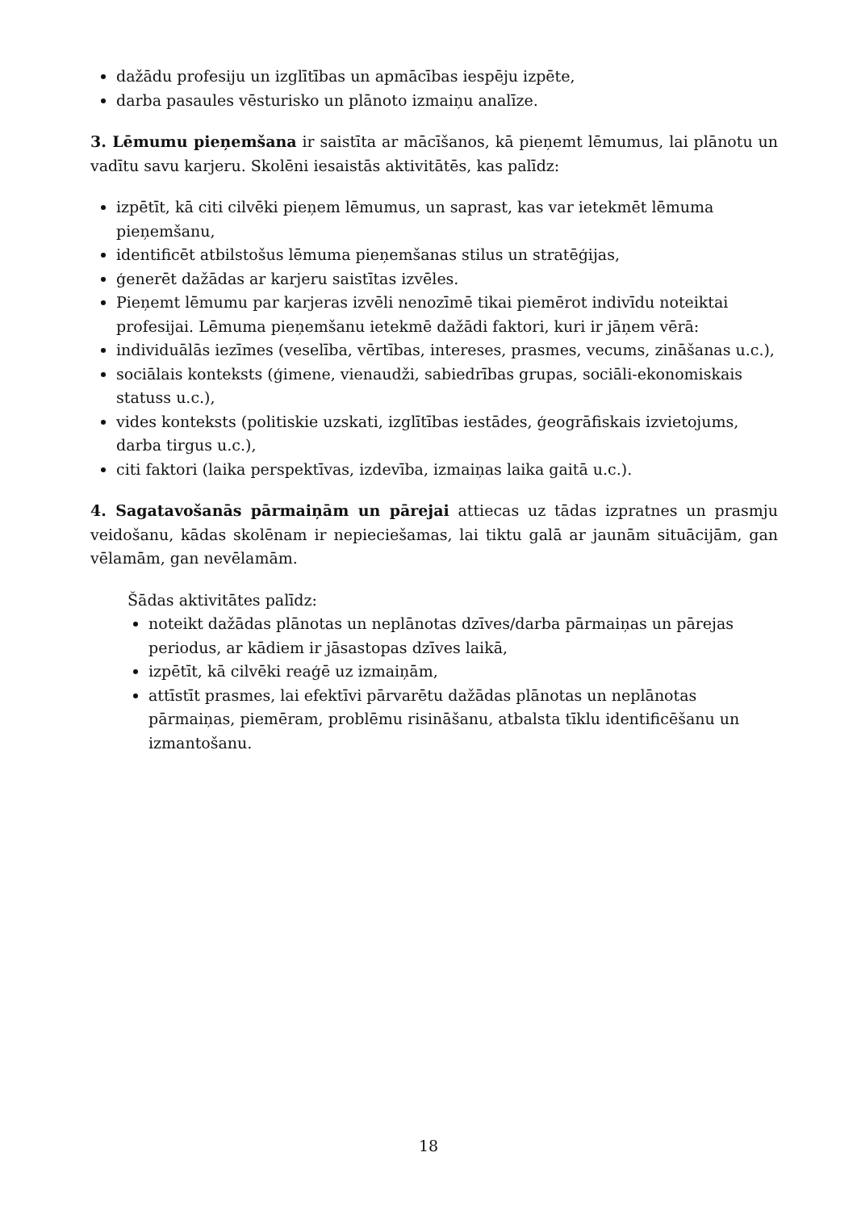dažādu profesiju un izglītības un apmācības iespēju izpēte,
darba pasaules vēsturisko un plānoto izmaiņu analīze.
3. Lēmumu pieņemšana ir saistīta ar mācīšanos, kā pieņemt lēmumus, lai plānotu un vadītu savu karjeru. Skolēni iesaistās aktivitātēs, kas palīdz:
izpētīt, kā citi cilvēki pieņem lēmumus, un saprast, kas var ietekmēt lēmuma pieņemšanu,
identificēt atbilstošus lēmuma pieņemšanas stilus un stratēģijas,
ģenerēt dažādas ar karjeru saistītas izvēles.
Pieņemt lēmumu par karjeras izvēli nenozīmē tikai piemērot indivīdu noteiktai profesijai. Lēmuma pieņemšanu ietekmē dažādi faktori, kuri ir jāņem vērā:
individuālās iezīmes (veselība, vērtības, intereses, prasmes, vecums, zināšanas u.c.),
sociālais konteksts (ģimene, vienaudži, sabiedrības grupas, sociāli-ekonomiskais statuss u.c.),
vides konteksts (politiskie uzskati, izglītības iestādes, ģeogrāfiskais izvietojums, darba tirgus u.c.),
citi faktori (laika perspektīvas, izdevība, izmaiņas laika gaitā u.c.).
4. Sagatavošanās pārmaiņām un pārejai attiecas uz tādas izpratnes un prasmju veidošanu, kādas skolēnam ir nepieciešamas, lai tiktu galā ar jaunām situācijām, gan vēlamām, gan nevēlamām.
Šādas aktivitātes palīdz:
noteikt dažādas plānotas un neplānotas dzīves/darba pārmaiņas un pārejas periodus, ar kādiem ir jāsastopas dzīves laikā,
izpētīt, kā cilvēki reaģē uz izmaiņām,
attīstīt prasmes, lai efektīvi pārvarētu dažādas plānotas un neplānotas pārmaiņas, piemēram, problēmu risināšanu, atbalsta tīklu identificēšanu un izmantošanu.
18